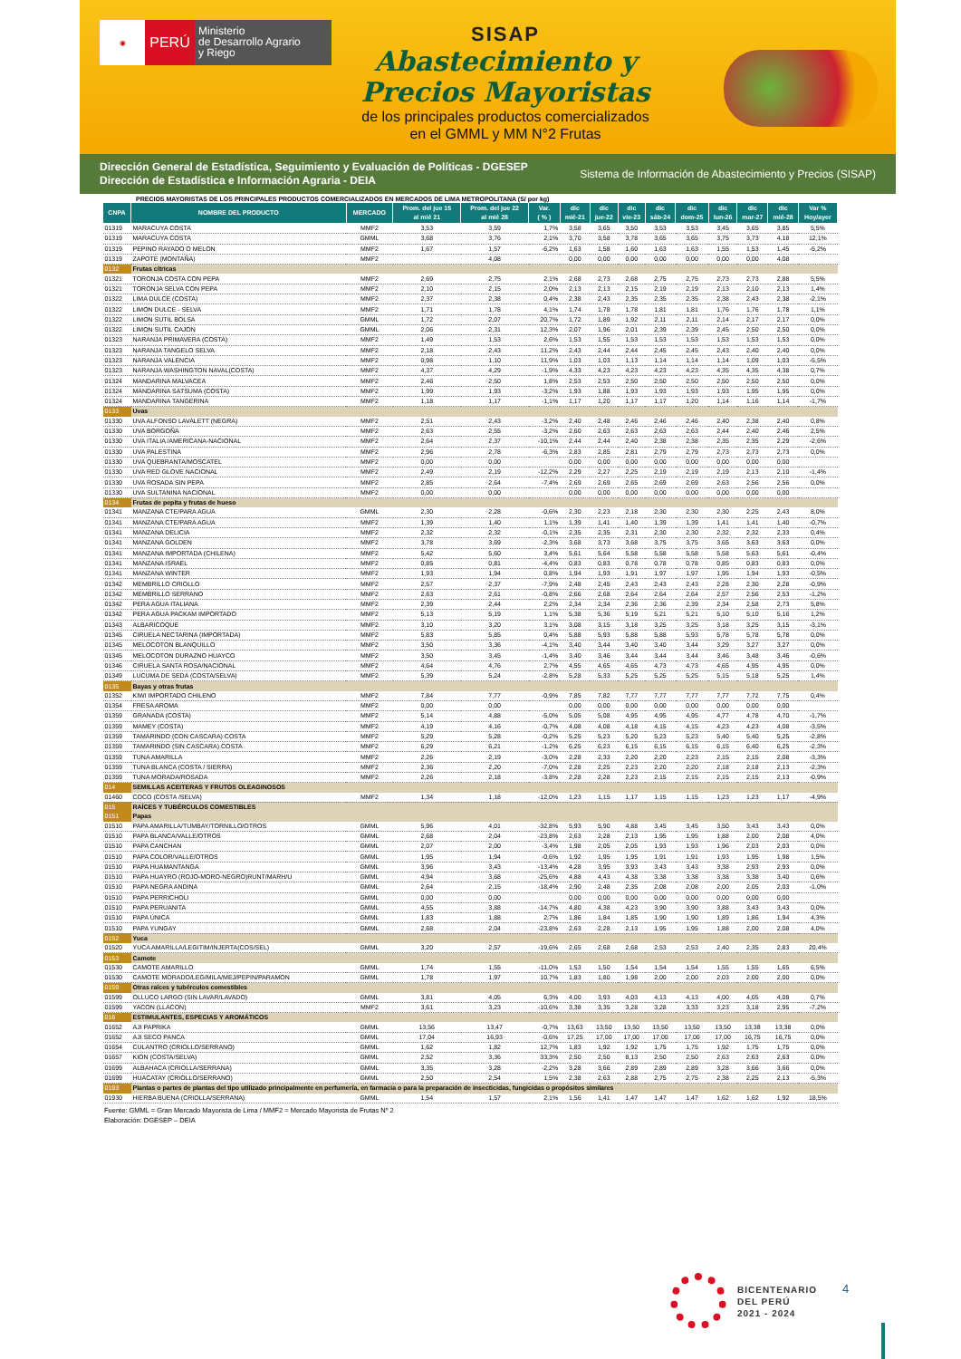◉
PERÚ
Ministerio
de Desarrollo Agrario
y Riego
SISAP
Abastecimiento y
Precios Mayoristas
de los principales productos comercializados
en el GMML y MM N°2 Frutas
Dirección General de Estadística, Seguimiento y Evaluación de Políticas - DGESEP
Dirección de Estadística e Información Agraria - DEIA
Sistema de Información de Abastecimiento y Precios (SISAP)
PRECIOS MAYORISTAS DE LOS PRINCIPALES PRODUCTOS COMERCIALIZADOS EN MERCADOS DE LIMA METROPOLITANA (S/ por kg)
| CNPA | NOMBRE DEL PRODUCTO | MERCADO | Prom. del jue 15 al mié 21 | Prom. del jue 22 al mié 28 | Var. ( % ) | dic mié-21 | dic jue-22 | dic vie-23 | dic sáb-24 | dic dom-25 | dic lun-26 | dic mar-27 | dic mié-28 | Var % Hoy/ayer |
| --- | --- | --- | --- | --- | --- | --- | --- | --- | --- | --- | --- | --- | --- | --- |
| 01319 | MARACUYA COSTA | MMF2 | 3,53 | 3,59 | 1,7% | 3,58 | 3,65 | 3,50 | 3,53 | 3,53 | 3,45 | 3,65 | 3,85 | 5,5% |
| 01319 | MARACUYA COSTA | GMML | 3,68 | 3,76 | 2,1% | 3,70 | 3,58 | 3,78 | 3,65 | 3,65 | 3,75 | 3,73 | 4,18 | 12,1% |
| 01319 | PEPINO RAYADO O MELON | MMF2 | 1,67 | 1,57 | -6,2% | 1,63 | 1,58 | 1,60 | 1,63 | 1,63 | 1,55 | 1,53 | 1,45 | -5,2% |
| 01319 | ZAPOTE (MONTAÑA) | MMF2 | | 4,08 | | 0,00 | 0,00 | 0,00 | 0,00 | 0,00 | 0,00 | 0,00 | 4,08 | |
| 0132 | Frutas cítricas | | | | | | | | | | | | | |
| 01321 | TORONJA COSTA CON PEPA | MMF2 | 2,69 | 2,75 | 2,1% | 2,68 | 2,73 | 2,68 | 2,75 | 2,75 | 2,73 | 2,73 | 2,88 | 5,5% |
| 01321 | TORONJA SELVA CON PEPA | MMF2 | 2,10 | 2,15 | 2,0% | 2,13 | 2,13 | 2,15 | 2,19 | 2,19 | 2,13 | 2,10 | 2,13 | 1,4% |
| 01322 | LIMA DULCE (COSTA) | MMF2 | 2,37 | 2,38 | 0,4% | 2,38 | 2,43 | 2,35 | 2,35 | 2,35 | 2,38 | 2,43 | 2,38 | -2,1% |
| 01322 | LIMON DULCE - SELVA | MMF2 | 1,71 | 1,78 | 4,1% | 1,74 | 1,78 | 1,78 | 1,81 | 1,81 | 1,76 | 1,76 | 1,78 | 1,1% |
| 01322 | LIMON SUTIL BOLSA | GMML | 1,72 | 2,07 | 20,7% | 1,72 | 1,89 | 1,92 | 2,11 | 2,11 | 2,14 | 2,17 | 2,17 | 0,0% |
| 01322 | LIMON SUTIL CAJON | GMML | 2,06 | 2,31 | 12,3% | 2,07 | 1,96 | 2,01 | 2,39 | 2,39 | 2,45 | 2,50 | 2,50 | 0,0% |
| 01323 | NARANJA PRIMAVERA (COSTA) | MMF2 | 1,49 | 1,53 | 2,6% | 1,53 | 1,55 | 1,53 | 1,53 | 1,53 | 1,53 | 1,53 | 1,53 | 0,0% |
| 01323 | NARANJA TANGELO SELVA | MMF2 | 2,18 | 2,43 | 11,2% | 2,43 | 2,44 | 2,44 | 2,45 | 2,45 | 2,43 | 2,40 | 2,40 | 0,0% |
| 01323 | NARANJA VALENCIA | MMF2 | 0,98 | 1,10 | 11,9% | 1,03 | 1,03 | 1,13 | 1,14 | 1,14 | 1,14 | 1,09 | 1,03 | -5,5% |
| 01323 | NARANJA WASHINGTON NAVAL(COSTA) | MMF2 | 4,37 | 4,29 | -1,9% | 4,33 | 4,23 | 4,23 | 4,23 | 4,23 | 4,35 | 4,35 | 4,38 | 0,7% |
| 01324 | MANDARINA MALVACEA | MMF2 | 2,46 | 2,50 | 1,8% | 2,53 | 2,53 | 2,50 | 2,50 | 2,50 | 2,50 | 2,50 | 2,50 | 0,0% |
| 01324 | MANDARINA SATSUMA (COSTA) | MMF2 | 1,99 | 1,93 | -3,2% | 1,93 | 1,88 | 1,93 | 1,93 | 1,93 | 1,93 | 1,95 | 1,95 | 0,0% |
| 01324 | MANDARINA TANGERINA | MMF2 | 1,18 | 1,17 | -1,1% | 1,17 | 1,20 | 1,17 | 1,17 | 1,20 | 1,14 | 1,16 | 1,14 | -1,7% |
| 0133 | Uvas | | | | | | | | | | | | | |
| 01330 | UVA ALFONSO LAVALETT (NEGRA) | MMF2 | 2,51 | 2,43 | -3,2% | 2,40 | 2,48 | 2,46 | 2,46 | 2,46 | 2,40 | 2,38 | 2,40 | 0,8% |
| 01330 | UVA BORGOÑA | MMF2 | 2,63 | 2,55 | -3,2% | 2,60 | 2,63 | 2,63 | 2,63 | 2,63 | 2,44 | 2,40 | 2,46 | 2,5% |
| 01330 | UVA ITALIA /AMERICANA-NACIONAL | MMF2 | 2,64 | 2,37 | -10,1% | 2,44 | 2,44 | 2,40 | 2,38 | 2,38 | 2,35 | 2,35 | 2,29 | -2,6% |
| 01330 | UVA PALESTINA | MMF2 | 2,96 | 2,78 | -6,3% | 2,83 | 2,85 | 2,81 | 2,79 | 2,79 | 2,73 | 2,73 | 2,73 | 0,0% |
| 01330 | UVA QUEBRANTA/MOSCATEL | MMF2 | 0,00 | 0,00 | | 0,00 | 0,00 | 0,00 | 0,00 | 0,00 | 0,00 | 0,00 | 0,00 | |
| 01330 | UVA RED GLOVE NACIONAL | MMF2 | 2,49 | 2,19 | -12,2% | 2,29 | 2,27 | 2,25 | 2,19 | 2,19 | 2,19 | 2,13 | 2,10 | -1,4% |
| 01330 | UVA ROSADA SIN PEPA | MMF2 | 2,85 | 2,64 | -7,4% | 2,69 | 2,69 | 2,65 | 2,69 | 2,69 | 2,63 | 2,56 | 2,56 | 0,0% |
| 01330 | UVA SULTANINA NACIONAL | MMF2 | 0,00 | 0,00 | | 0,00 | 0,00 | 0,00 | 0,00 | 0,00 | 0,00 | 0,00 | 0,00 | |
| 0134 | Frutas de pepita y frutas de hueso | | | | | | | | | | | | | |
| 01341 | MANZANA CTE/PARA AGUA | GMML | 2,30 | 2,28 | -0,6% | 2,30 | 2,23 | 2,18 | 2,30 | 2,30 | 2,30 | 2,25 | 2,43 | 8,0% |
| 01341 | MANZANA CTE/PARA AGUA | MMF2 | 1,39 | 1,40 | 1,1% | 1,39 | 1,41 | 1,40 | 1,39 | 1,39 | 1,41 | 1,41 | 1,40 | -0,7% |
| 01341 | MANZANA DELICIA | MMF2 | 2,32 | 2,32 | -0,1% | 2,35 | 2,35 | 2,31 | 2,30 | 2,30 | 2,32 | 2,32 | 2,33 | 0,4% |
| 01341 | MANZANA GOLDEN | MMF2 | 3,78 | 3,69 | -2,3% | 3,68 | 3,73 | 3,68 | 3,75 | 3,75 | 3,65 | 3,63 | 3,63 | 0,0% |
| 01341 | MANZANA IMPORTADA (CHILENA) | MMF2 | 5,42 | 5,60 | 3,4% | 5,61 | 5,64 | 5,58 | 5,58 | 5,58 | 5,58 | 5,63 | 5,61 | -0,4% |
| 01341 | MANZANA ISRAEL | MMF2 | 0,85 | 0,81 | -4,4% | 0,83 | 0,83 | 0,78 | 0,78 | 0,78 | 0,85 | 0,83 | 0,83 | 0,0% |
| 01341 | MANZANA WINTER | MMF2 | 1,93 | 1,94 | 0,8% | 1,94 | 1,93 | 1,91 | 1,97 | 1,97 | 1,95 | 1,94 | 1,93 | -0,5% |
| 01342 | MEMBRILLO CRIOLLO | MMF2 | 2,57 | 2,37 | -7,9% | 2,48 | 2,45 | 2,43 | 2,43 | 2,43 | 2,28 | 2,30 | 2,28 | -0,9% |
| 01342 | MEMBRILLO SERRANO | MMF2 | 2,63 | 2,61 | -0,8% | 2,66 | 2,68 | 2,64 | 2,64 | 2,64 | 2,57 | 2,56 | 2,53 | -1,2% |
| 01342 | PERA AGUA ITALIANA | MMF2 | 2,39 | 2,44 | 2,2% | 2,34 | 2,34 | 2,36 | 2,36 | 2,39 | 2,34 | 2,58 | 2,73 | 5,8% |
| 01342 | PERA AGUA PACKAM IMPORTADO | MMF2 | 5,13 | 5,19 | 1,1% | 5,38 | 5,36 | 5,19 | 5,21 | 5,21 | 5,10 | 5,10 | 5,16 | 1,2% |
| 01343 | ALBARICOQUE | MMF2 | 3,10 | 3,20 | 3,1% | 3,08 | 3,15 | 3,18 | 3,25 | 3,25 | 3,18 | 3,25 | 3,15 | -3,1% |
| 01345 | CIRUELA NECTARINA (IMPORTADA) | MMF2 | 5,83 | 5,85 | 0,4% | 5,88 | 5,93 | 5,88 | 5,88 | 5,93 | 5,78 | 5,78 | 5,78 | 0,0% |
| 01345 | MELOCOTON BLANQUILLO | MMF2 | 3,50 | 3,36 | -4,1% | 3,40 | 3,44 | 3,40 | 3,40 | 3,44 | 3,29 | 3,27 | 3,27 | 0,0% |
| 01345 | MELOCOTON DURAZNO HUAYCO | MMF2 | 3,50 | 3,45 | -1,4% | 3,40 | 3,46 | 3,44 | 3,44 | 3,44 | 3,46 | 3,48 | 3,46 | -0,6% |
| 01346 | CIRUELA SANTA ROSA/NACIONAL | MMF2 | 4,64 | 4,76 | 2,7% | 4,55 | 4,65 | 4,65 | 4,73 | 4,73 | 4,65 | 4,95 | 4,95 | 0,0% |
| 01349 | LUCUMA DE SEDA (COSTA/SELVA) | MMF2 | 5,39 | 5,24 | -2,8% | 5,28 | 5,33 | 5,25 | 5,25 | 5,25 | 5,15 | 5,18 | 5,25 | 1,4% |
| 0135 | Bayas y otras frutas | | | | | | | | | | | | | |
| 01352 | KIWI IMPORTADO CHILENO | MMF2 | 7,84 | 7,77 | -0,9% | 7,85 | 7,82 | 7,77 | 7,77 | 7,77 | 7,77 | 7,72 | 7,75 | 0,4% |
| 01354 | FRESA AROMA | MMF2 | 0,00 | 0,00 | | 0,00 | 0,00 | 0,00 | 0,00 | 0,00 | 0,00 | 0,00 | 0,00 | |
| 01359 | GRANADA (COSTA) | MMF2 | 5,14 | 4,88 | -5,0% | 5,05 | 5,08 | 4,95 | 4,95 | 4,95 | 4,77 | 4,78 | 4,70 | -1,7% |
| 01359 | MAMEY (COSTA) | MMF2 | 4,19 | 4,16 | -0,7% | 4,08 | 4,08 | 4,18 | 4,15 | 4,15 | 4,23 | 4,23 | 4,08 | -3,5% |
| 01359 | TAMARINDO (CON CASCARA) COSTA | MMF2 | 5,29 | 5,28 | -0,2% | 5,25 | 5,23 | 5,20 | 5,23 | 5,23 | 5,40 | 5,40 | 5,25 | -2,8% |
| 01359 | TAMARINDO (SIN CASCARA) COSTA | MMF2 | 6,29 | 6,21 | -1,2% | 6,25 | 6,23 | 6,15 | 6,15 | 6,15 | 6,15 | 6,40 | 6,25 | -2,3% |
| 01359 | TUNA AMARILLA | MMF2 | 2,26 | 2,19 | -3,0% | 2,28 | 2,33 | 2,20 | 2,20 | 2,23 | 2,15 | 2,15 | 2,08 | -3,3% |
| 01359 | TUNA BLANCA (COSTA / SIERRA) | MMF2 | 2,36 | 2,20 | -7,0% | 2,28 | 2,25 | 2,23 | 2,20 | 2,20 | 2,18 | 2,18 | 2,13 | -2,3% |
| 01359 | TUNA MORADA/ROSADA | MMF2 | 2,26 | 2,18 | -3,8% | 2,28 | 2,28 | 2,23 | 2,15 | 2,15 | 2,15 | 2,15 | 2,13 | -0,9% |
| 014 | SEMILLAS ACEITERAS Y FRUTOS OLEAGINOSOS | | | | | | | | | | | | | |
| 01460 | COCO (COSTA /SELVA) | MMF2 | 1,34 | 1,18 | -12,0% | 1,23 | 1,15 | 1,17 | 1,15 | 1,15 | 1,23 | 1,23 | 1,17 | -4,9% |
| 015 | RAÍCES Y TUBÉRCULOS COMESTIBLES | | | | | | | | | | | | | |
| 0151 | Papas | | | | | | | | | | | | | |
| 01510 | PAPA AMARILLA/TUMBAY/TORNILLO/OTROS | GMML | 5,96 | 4,01 | -32,8% | 5,93 | 5,90 | 4,88 | 3,45 | 3,45 | 3,50 | 3,43 | 3,43 | 0,0% |
| 01510 | PAPA BLANCA/VALLE/OTROS | GMML | 2,68 | 2,04 | -23,8% | 2,63 | 2,28 | 2,13 | 1,95 | 1,95 | 1,88 | 2,00 | 2,08 | 4,0% |
| 01510 | PAPA CANCHAN | GMML | 2,07 | 2,00 | -3,4% | 1,98 | 2,05 | 2,05 | 1,93 | 1,93 | 1,96 | 2,03 | 2,03 | 0,0% |
| 01510 | PAPA COLOR/VALLE/OTROS | GMML | 1,95 | 1,94 | -0,6% | 1,92 | 1,95 | 1,95 | 1,91 | 1,91 | 1,93 | 1,95 | 1,98 | 1,5% |
| 01510 | PAPA HUAMANTANGA | GMML | 3,96 | 3,43 | -13,4% | 4,28 | 3,95 | 3,93 | 3,43 | 3,43 | 3,38 | 2,93 | 2,93 | 0,0% |
| 01510 | PAPA HUAYRO (ROJO-MORO-NEGRO)RUNT/MARH/U | GMML | 4,94 | 3,68 | -25,6% | 4,88 | 4,43 | 4,38 | 3,38 | 3,38 | 3,38 | 3,38 | 3,40 | 0,6% |
| 01510 | PAPA NEGRA ANDINA | GMML | 2,64 | 2,15 | -18,4% | 2,90 | 2,48 | 2,35 | 2,08 | 2,08 | 2,00 | 2,05 | 2,03 | -1,0% |
| 01510 | PAPA PERRICHOLI | GMML | 0,00 | 0,00 | | 0,00 | 0,00 | 0,00 | 0,00 | 0,00 | 0,00 | 0,00 | 0,00 | |
| 01510 | PAPA PERUANITA | GMML | 4,55 | 3,88 | -14,7% | 4,80 | 4,38 | 4,23 | 3,90 | 3,90 | 3,88 | 3,43 | 3,43 | 0,0% |
| 01510 | PAPA ÚNICA | GMML | 1,83 | 1,88 | 2,7% | 1,86 | 1,84 | 1,85 | 1,90 | 1,90 | 1,89 | 1,86 | 1,94 | 4,3% |
| 01510 | PAPA YUNGAY | GMML | 2,68 | 2,04 | -23,8% | 2,63 | 2,28 | 2,13 | 1,95 | 1,95 | 1,88 | 2,00 | 2,08 | 4,0% |
| 0152 | Yuca | | | | | | | | | | | | | |
| 01520 | YUCA AMARILLA/LEGITIM/INJERTA(COS/SEL) | GMML | 3,20 | 2,57 | -19,6% | 2,65 | 2,68 | 2,68 | 2,53 | 2,53 | 2,40 | 2,35 | 2,83 | 20,4% |
| 0153 | Camote | | | | | | | | | | | | | |
| 01530 | CAMOTE AMARILLO | GMML | 1,74 | 1,55 | -11,0% | 1,53 | 1,50 | 1,54 | 1,54 | 1,54 | 1,55 | 1,55 | 1,65 | 6,5% |
| 01530 | CAMOTE MORADO/LEG/MILA/MEJ/PEPIN/PARAMON | GMML | 1,78 | 1,97 | 10,7% | 1,83 | 1,80 | 1,98 | 2,00 | 2,00 | 2,03 | 2,00 | 2,00 | 0,0% |
| 0159 | Otras raíces y tubérculos comestibles | | | | | | | | | | | | | |
| 01599 | OLLUCO LARGO (SIN LAVAR/LAVADO) | GMML | 3,81 | 4,05 | 6,3% | 4,00 | 3,93 | 4,03 | 4,13 | 4,13 | 4,00 | 4,05 | 4,08 | 0,7% |
| 01599 | YACON (LLACON) | MMF2 | 3,61 | 3,23 | -10,6% | 3,38 | 3,35 | 3,28 | 3,28 | 3,33 | 3,23 | 3,18 | 2,95 | -7,2% |
| 016 | ESTIMULANTES, ESPECIAS Y AROMÁTICOS | | | | | | | | | | | | | |
| 01652 | AJI PAPRIKA | GMML | 13,56 | 13,47 | -0,7% | 13,63 | 13,50 | 13,50 | 13,50 | 13,50 | 13,50 | 13,38 | 13,38 | 0,0% |
| 01652 | AJI SECO PANCA | GMML | 17,04 | 16,93 | -0,6% | 17,25 | 17,00 | 17,00 | 17,00 | 17,00 | 17,00 | 16,75 | 16,75 | 0,0% |
| 01654 | CULANTRO (CRIOLLO/SERRANO) | GMML | 1,62 | 1,82 | 12,7% | 1,83 | 1,92 | 1,92 | 1,75 | 1,75 | 1,92 | 1,75 | 1,75 | 0,0% |
| 01657 | KION (COSTA/SELVA) | GMML | 2,52 | 3,36 | 33,3% | 2,50 | 2,50 | 8,13 | 2,50 | 2,50 | 2,63 | 2,63 | 2,63 | 0,0% |
| 01699 | ALBAHACA (CRIOLLA/SERRANA) | GMML | 3,35 | 3,28 | -2,2% | 3,28 | 3,66 | 2,89 | 2,89 | 2,89 | 3,28 | 3,66 | 3,66 | 0,0% |
| 01699 | HUACATAY (CRIOLLO/SERRANO) | GMML | 2,50 | 2,54 | 1,5% | 2,38 | 2,63 | 2,88 | 2,75 | 2,75 | 2,38 | 2,25 | 2,13 | -5,3% |
| 0193 | Plantas o partes de plantas del tipo utilizado principalmente en perfumería, en farmacia o para la preparación de insecticidas, fungicidas o propósitos similares | | | | | | | | | | | | | |
| 01930 | HIERBA BUENA (CRIOLLA/SERRANA) | GMML | 1,54 | 1,57 | 2,1% | 1,56 | 1,41 | 1,47 | 1,47 | 1,47 | 1,62 | 1,62 | 1,92 | 18,5% |
Fuente: GMML = Gran Mercado Mayorista de Lima / MMF2 = Mercado Mayorista de Frutas Nº 2
Elaboración: DGESEP – DEIA
BICENTENARIO
DEL PERÚ
2021 - 2024
4